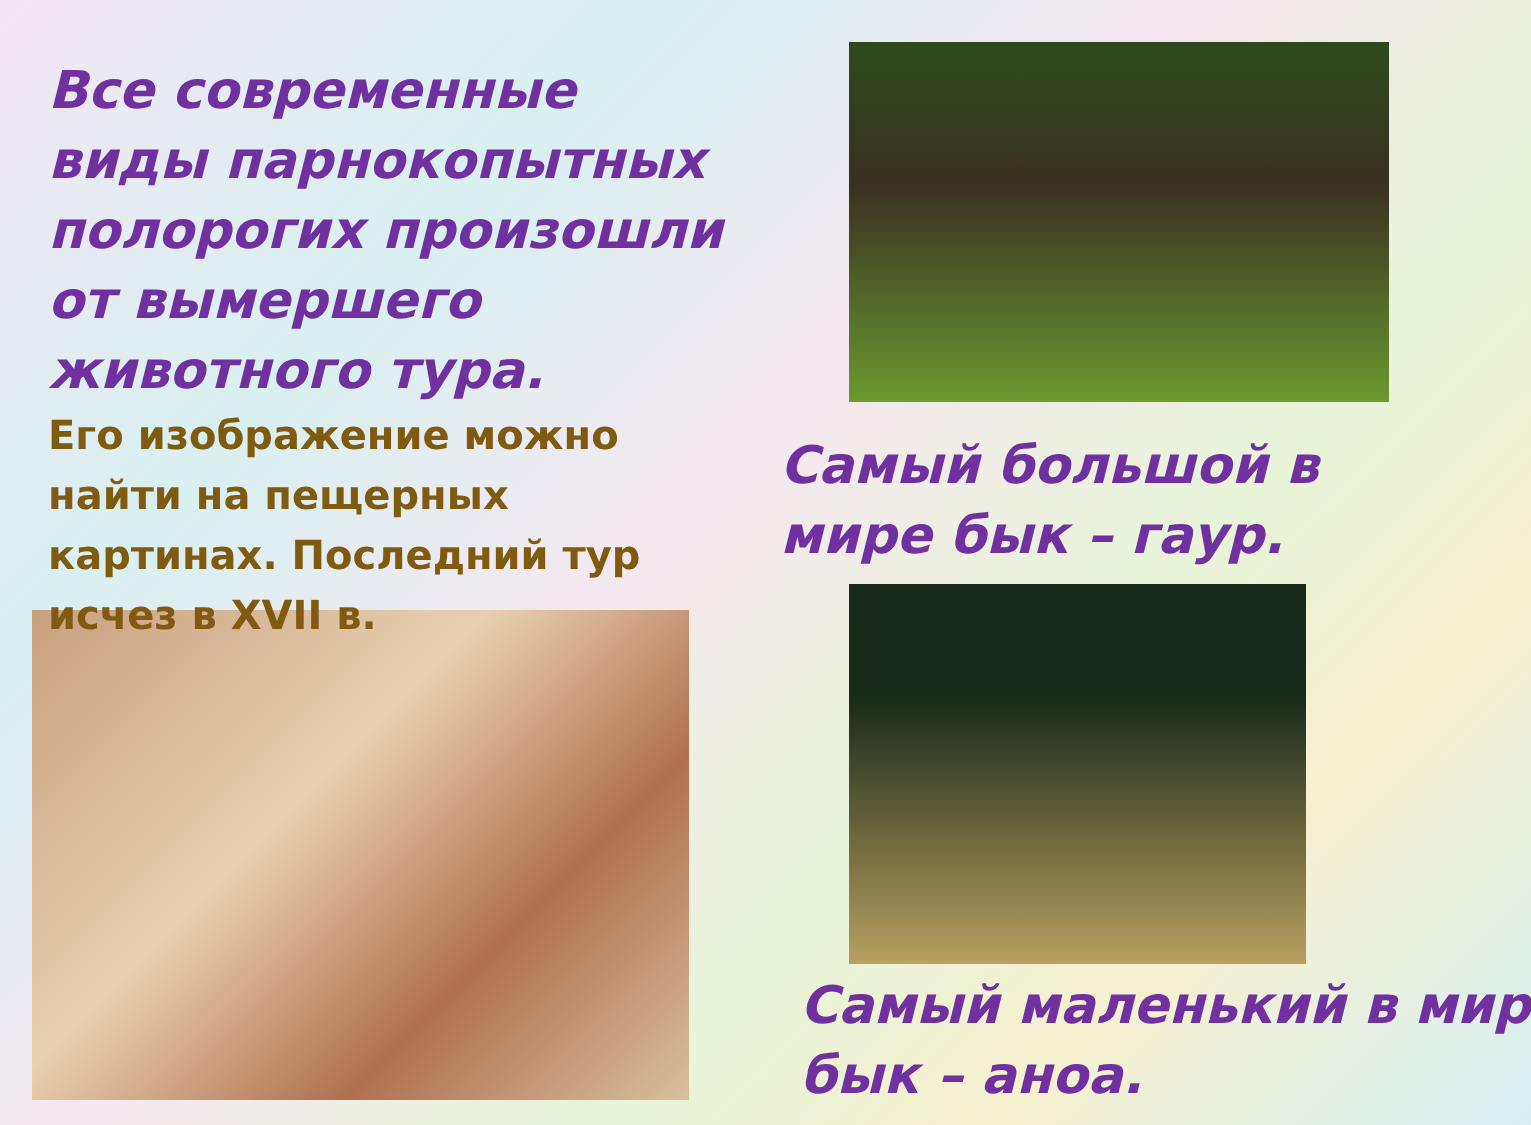Все современные виды парнокопытных полорогих произошли от вымершего животного тура.
Его изображение можно найти на пещерных картинах. Последний тур исчез в XVII в.
Самый большой в
мире бык – гаур.
Самый маленький в мир
бык – аноа.